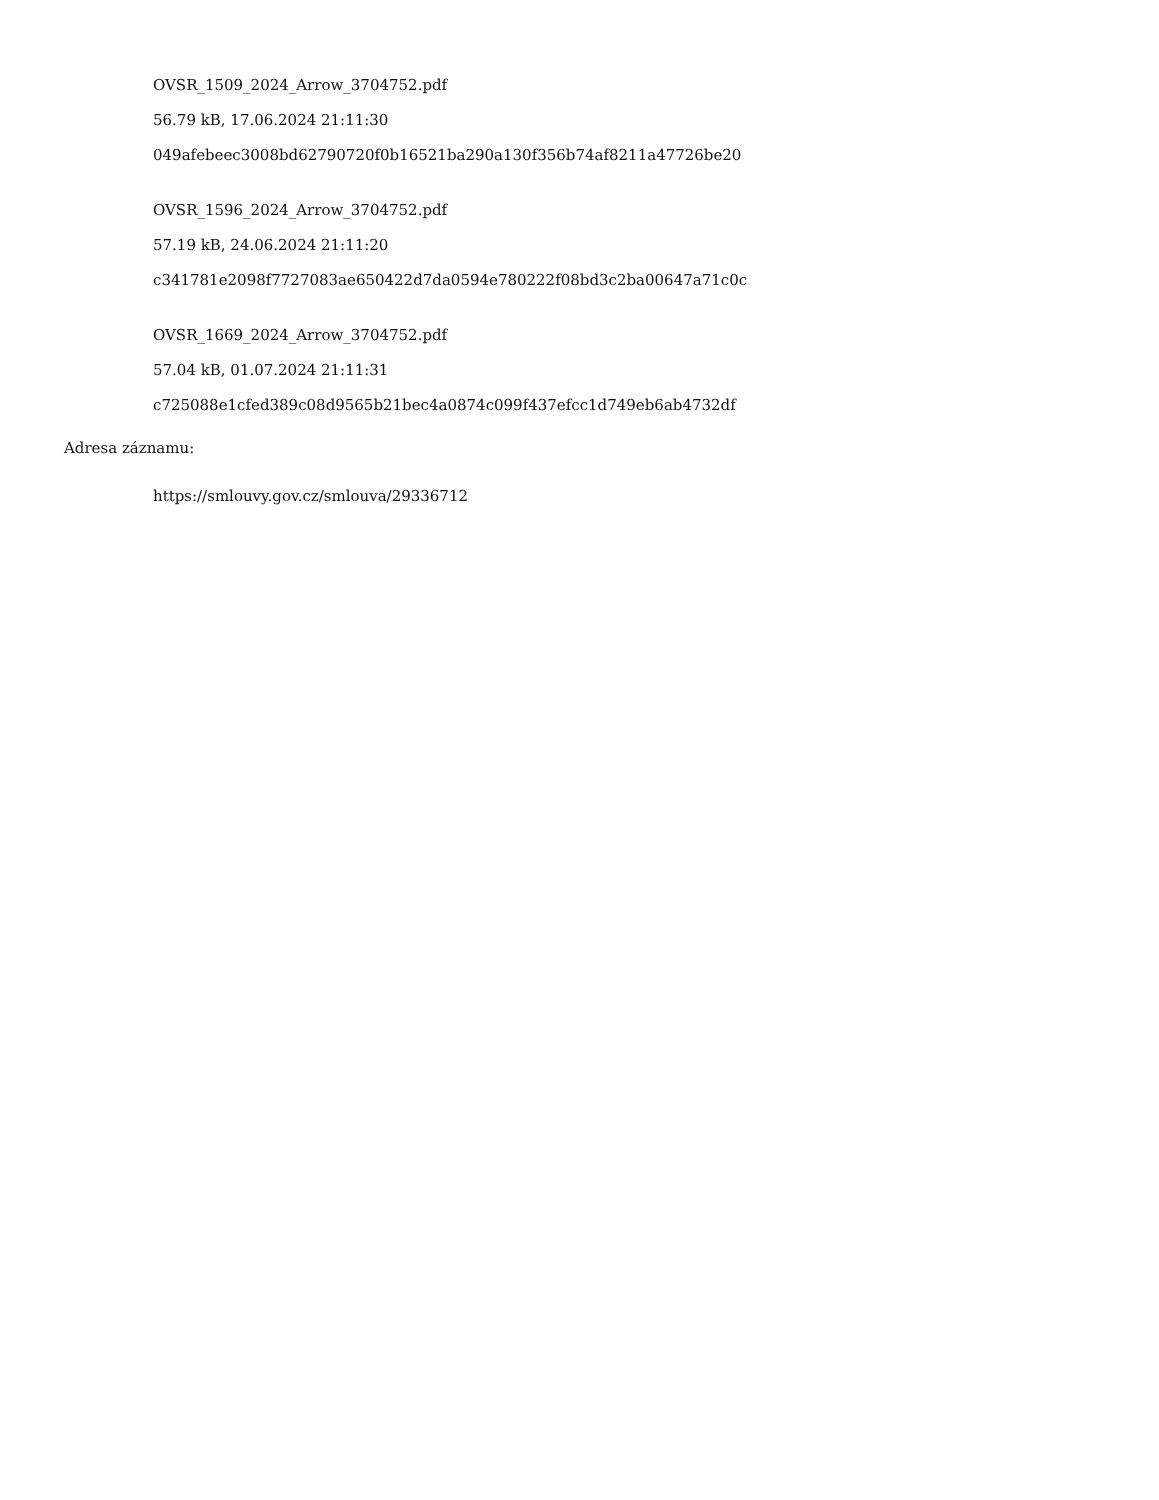OVSR_1509_2024_Arrow_3704752.pdf
56.79 kB, 17.06.2024 21:11:30
049afebeec3008bd62790720f0b16521ba290a130f356b74af8211a47726be20
OVSR_1596_2024_Arrow_3704752.pdf
57.19 kB, 24.06.2024 21:11:20
c341781e2098f7727083ae650422d7da0594e780222f08bd3c2ba00647a71c0c
OVSR_1669_2024_Arrow_3704752.pdf
57.04 kB, 01.07.2024 21:11:31
c725088e1cfed389c08d9565b21bec4a0874c099f437efcc1d749eb6ab4732df
Adresa záznamu:
https://smlouvy.gov.cz/smlouva/29336712